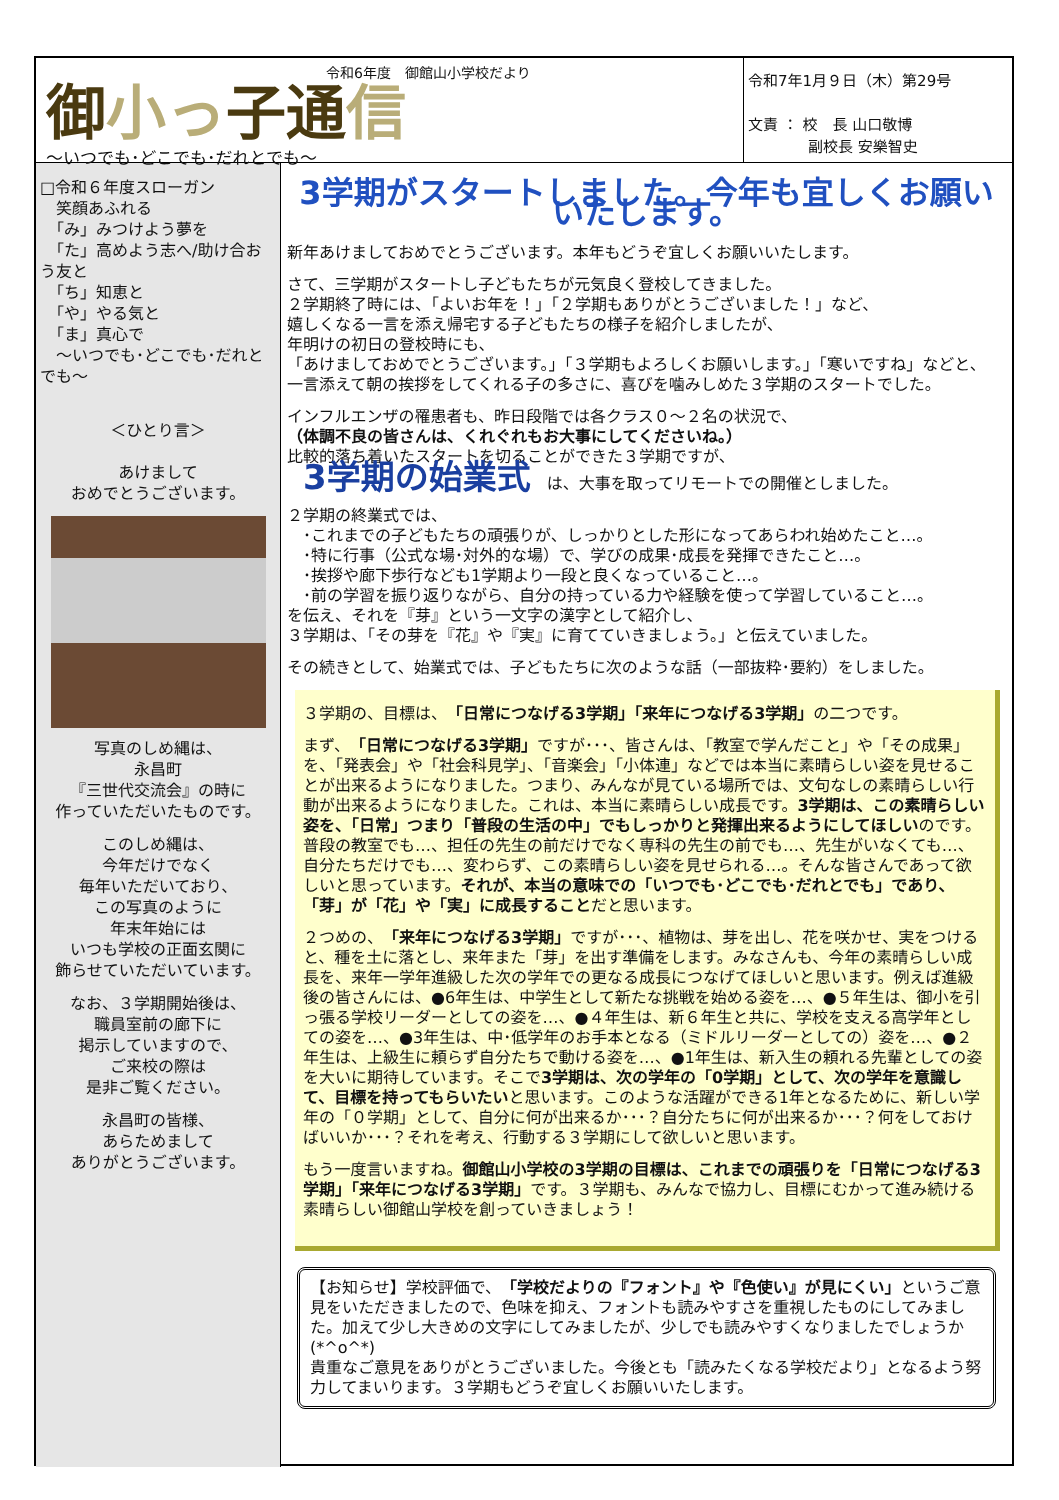令和6年度　御館山小学校だより
御小っ子通信
～いつでも･どこでも･だれとでも～
令和7年1月９日（木）第29号
文責 ： 校　長 山口敬博
　　　　副校長 安樂智史
□令和６年度スローガン
　笑顔あふれる
　「み」みつけよう夢を
　「た」高めよう志へ/助け合おう友と
　「ち」知恵と
　「や」やる気と
　「ま」真心で
　～いつでも･どこでも･だれとでも～
＜ひとり言＞
あけまして
おめでとうございます。
写真のしめ縄は、
永昌町
『三世代交流会』の時に
作っていただいたものです。
このしめ縄は、
今年だけでなく
毎年いただいており、
この写真のように
年末年始には
いつも学校の正面玄関に
飾らせていただいています。
なお、３学期開始後は、
職員室前の廊下に
掲示していますので、
ご来校の際は
是非ご覧ください。
永昌町の皆様、
あらためまして
ありがとうございます。
3学期がスタートしました。今年も宜しくお願いいたします。
新年あけましておめでとうございます。本年もどうぞ宜しくお願いいたします。
さて、三学期がスタートし子どもたちが元気良く登校してきました。
２学期終了時には、「よいお年を！」「２学期もありがとうございました！」など、
嬉しくなる一言を添え帰宅する子どもたちの様子を紹介しましたが、
年明けの初日の登校時にも、
「あけましておめでとうございます。」「３学期もよろしくお願いします。」「寒いですね」などと、
一言添えて朝の挨拶をしてくれる子の多さに、喜びを噛みしめた３学期のスタートでした。
インフルエンザの罹患者も、昨日段階では各クラス０～２名の状況で、
（体調不良の皆さんは、くれぐれもお大事にしてくださいね。）
比較的落ち着いたスタートを切ることができた３学期ですが、
　3学期の始業式　は、大事を取ってリモートでの開催としました。
２学期の終業式では、
　･これまでの子どもたちの頑張りが、しっかりとした形になってあらわれ始めたこと…。
　･特に行事（公式な場･対外的な場）で、学びの成果･成長を発揮できたこと…。
　･挨拶や廊下歩行なども1学期より一段と良くなっていること…。
　･前の学習を振り返りながら、自分の持っている力や経験を使って学習していること…。
を伝え、それを『芽』という一文字の漢字として紹介し、
３学期は、「その芽を『花』や『実』に育てていきましょう。」と伝えていました。
その続きとして、始業式では、子どもたちに次のような話（一部抜粋･要約）をしました。
３学期の、目標は、「日常につなげる3学期」「来年につなげる3学期」の二つです。
まず、「日常につなげる3学期」ですが･･･、皆さんは、「教室で学んだこと」や「その成果」を、「発表会」や「社会科見学」、「音楽会」「小体連」などでは本当に素晴らしい姿を見せることが出来るようになりました。つまり、みんなが見ている場所では、文句なしの素晴らしい行動が出来るようになりました。これは、本当に素晴らしい成長です。3学期は、この素晴らしい姿を、「日常」つまり「普段の生活の中」でもしっかりと発揮出来るようにしてほしいのです。普段の教室でも…、担任の先生の前だけでなく専科の先生の前でも…、先生がいなくても…、自分たちだけでも…、変わらず、この素晴らしい姿を見せられる…。そんな皆さんであって欲しいと思っています。それが、本当の意味での「いつでも･どこでも･だれとでも」であり、「芽」が「花」や「実」に成長することだと思います。
２つめの、「来年につなげる3学期」ですが･･･、植物は、芽を出し、花を咲かせ、実をつけると、種を土に落とし、来年また「芽」を出す準備をします。みなさんも、今年の素晴らしい成長を、来年一学年進級した次の学年での更なる成長につなげてほしいと思います。例えば進級後の皆さんには、●6年生は、中学生として新たな挑戦を始める姿を…、●５年生は、御小を引っ張る学校リーダーとしての姿を…、●４年生は、新６年生と共に、学校を支える高学年としての姿を…、●3年生は、中･低学年のお手本となる（ミドルリーダーとしての）姿を…、●２年生は、上級生に頼らず自分たちで動ける姿を…、●1年生は、新入生の頼れる先輩としての姿を大いに期待しています。そこで3学期は、次の学年の「0学期」として、次の学年を意識して、目標を持ってもらいたいと思います。このような活躍ができる1年となるために、新しい学年の「０学期」として、自分に何が出来るか･･･？自分たちに何が出来るか･･･？何をしておけばいいか･･･？それを考え、行動する３学期にして欲しいと思います。
もう一度言いますね。御館山小学校の3学期の目標は、これまでの頑張りを「日常につなげる3学期」「来年につなげる3学期」です。３学期も、みんなで協力し、目標にむかって進み続ける素晴らしい御館山学校を創っていきましょう！
【お知らせ】学校評価で、「学校だよりの『フォント』や『色使い』が見にくい」というご意見をいただきましたので、色味を抑え、フォントも読みやすさを重視したものにしてみました。加えて少し大きめの文字にしてみましたが、少しでも読みやすくなりましたでしょうか(*^o^*)
貴重なご意見をありがとうございました。今後とも「読みたくなる学校だより」となるよう努力してまいります。３学期もどうぞ宜しくお願いいたします。